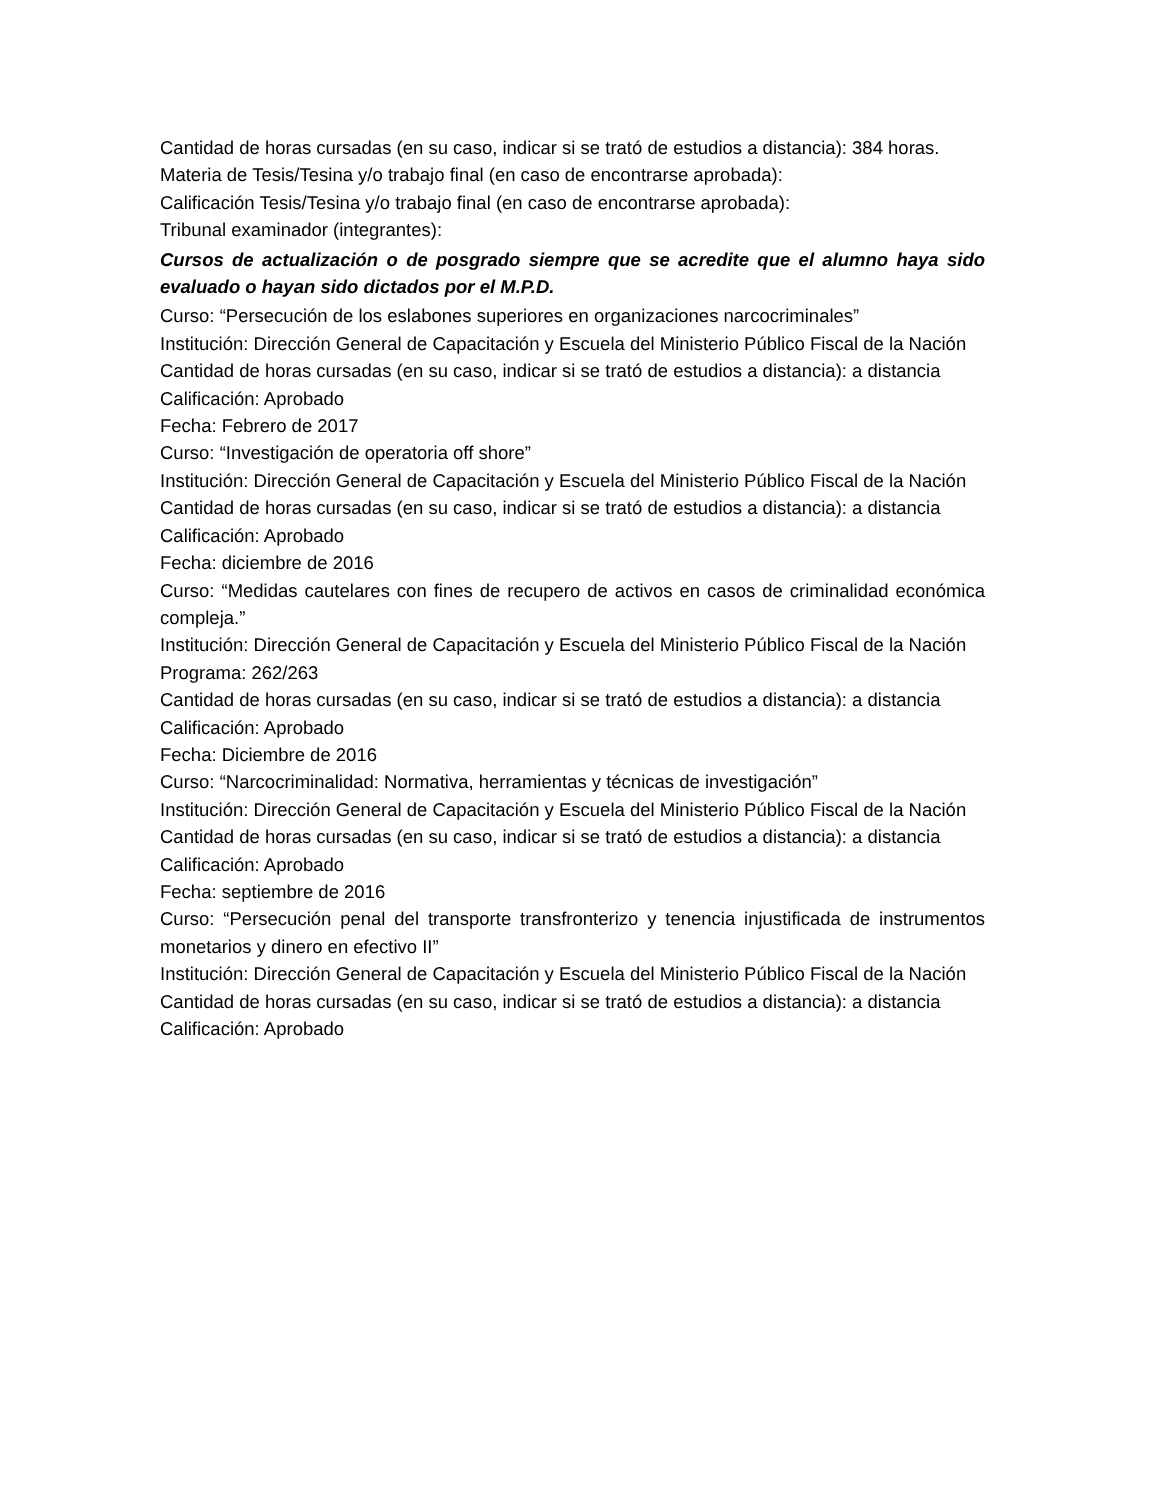Cantidad de horas cursadas (en su caso, indicar si se trató de estudios a distancia): 384 horas.
Materia de Tesis/Tesina y/o trabajo final (en caso de encontrarse aprobada):
Calificación Tesis/Tesina y/o trabajo final (en caso de encontrarse aprobada):
Tribunal examinador (integrantes):
Cursos de actualización o de posgrado siempre que se acredite que el alumno haya sido evaluado o hayan sido dictados por el M.P.D.
Curso: “Persecución de los eslabones superiores en organizaciones narcocriminales”
Institución: Dirección General de Capacitación y Escuela del Ministerio Público Fiscal de la Nación
Cantidad de horas cursadas (en su caso, indicar si se trató de estudios a distancia): a distancia
Calificación: Aprobado
Fecha: Febrero de 2017
Curso: “Investigación de operatoria off shore”
Institución: Dirección General de Capacitación y Escuela del Ministerio Público Fiscal de la Nación
Cantidad de horas cursadas (en su caso, indicar si se trató de estudios a distancia): a distancia
Calificación: Aprobado
Fecha: diciembre de 2016
Curso: “Medidas cautelares con fines de recupero de activos en casos de criminalidad económica compleja.”
Institución: Dirección General de Capacitación y Escuela del Ministerio Público Fiscal de la Nación
Programa: 262/263
Cantidad de horas cursadas (en su caso, indicar si se trató de estudios a distancia): a distancia
Calificación: Aprobado
Fecha: Diciembre de 2016
Curso: “Narcocriminalidad: Normativa, herramientas y técnicas de investigación”
Institución: Dirección General de Capacitación y Escuela del Ministerio Público Fiscal de la Nación
Cantidad de horas cursadas (en su caso, indicar si se trató de estudios a distancia): a distancia
Calificación: Aprobado
Fecha: septiembre de 2016
Curso: “Persecución penal del transporte transfronterizo y tenencia injustificada de instrumentos monetarios y dinero en efectivo II”
Institución: Dirección General de Capacitación y Escuela del Ministerio Público Fiscal de la Nación
Cantidad de horas cursadas (en su caso, indicar si se trató de estudios a distancia): a distancia
Calificación: Aprobado